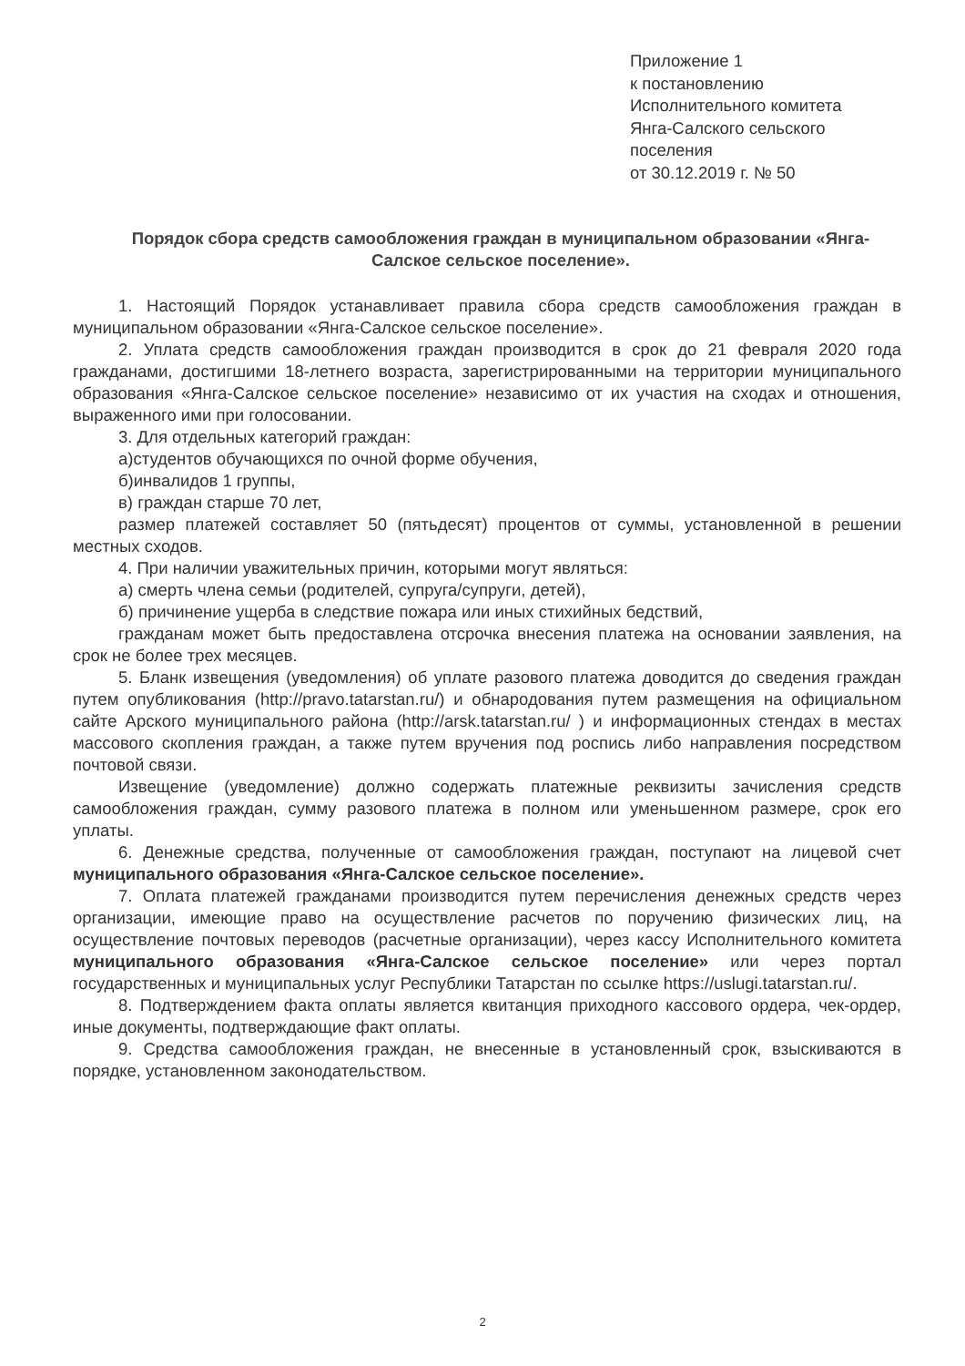Приложение 1
к постановлению
Исполнительного комитета
Янга-Салского сельского
поселения
от 30.12.2019 г. № 50
Порядок сбора средств самообложения граждан в муниципальном образовании «Янга-Салское сельское поселение».
1. Настоящий Порядок устанавливает правила сбора средств самообложения граждан в муниципальном образовании «Янга-Салское сельское поселение».
2. Уплата средств самообложения граждан производится в срок до 21 февраля 2020 года гражданами, достигшими 18-летнего возраста, зарегистрированными на территории муниципального образования «Янга-Салское сельское поселение» независимо от их участия на сходах и отношения, выраженного ими при голосовании.
3. Для отдельных категорий граждан:
а)студентов обучающихся по очной форме обучения,
б)инвалидов 1 группы,
в) граждан старше 70 лет,
размер платежей составляет 50 (пятьдесят) процентов от суммы, установленной в решении местных сходов.
4. При наличии уважительных причин, которыми могут являться:
а) смерть члена семьи (родителей, супруга/супруги, детей),
б) причинение ущерба в следствие пожара или иных стихийных бедствий,
гражданам может быть предоставлена отсрочка внесения платежа на основании заявления, на срок не более трех месяцев.
5. Бланк извещения (уведомления) об уплате разового платежа доводится до сведения граждан путем опубликования (http://pravo.tatarstan.ru/) и обнародования путем размещения на официальном сайте Арского муниципального района (http://arsk.tatarstan.ru/ ) и информационных стендах в местах массового скопления граждан, а также путем вручения под роспись либо направления посредством почтовой связи.
Извещение (уведомление) должно содержать платежные реквизиты зачисления средств самообложения граждан, сумму разового платежа в полном или уменьшенном размере, срок его уплаты.
6. Денежные средства, полученные от самообложения граждан, поступают на лицевой счет муниципального образования «Янга-Салское сельское поселение».
7. Оплата платежей гражданами производится путем перечисления денежных средств через организации, имеющие право на осуществление расчетов по поручению физических лиц, на осуществление почтовых переводов (расчетные организации), через кассу Исполнительного комитета муниципального образования «Янга-Салское сельское поселение» или через портал государственных и муниципальных услуг Республики Татарстан по ссылке https://uslugi.tatarstan.ru/.
8. Подтверждением факта оплаты является квитанция приходного кассового ордера, чек-ордер, иные документы, подтверждающие факт оплаты.
9. Средства самообложения граждан, не внесенные в установленный срок, взыскиваются в порядке, установленном законодательством.
2